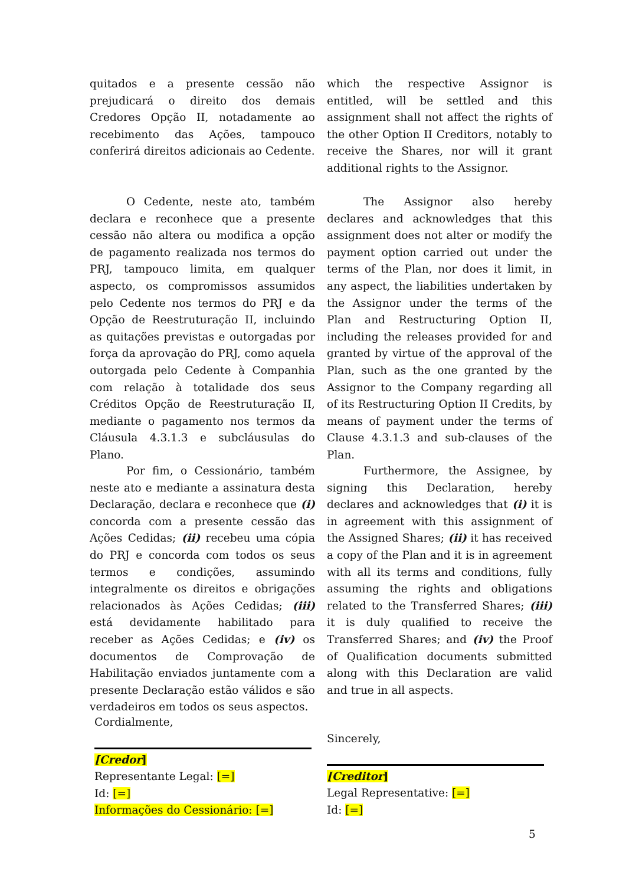quitados e a presente cessão não prejudicará o direito dos demais Credores Opção II, notadamente ao recebimento das Ações, tampouco conferirá direitos adicionais ao Cedente.
which the respective Assignor is entitled, will be settled and this assignment shall not affect the rights of the other Option II Creditors, notably to receive the Shares, nor will it grant additional rights to the Assignor.
O Cedente, neste ato, também declara e reconhece que a presente cessão não altera ou modifica a opção de pagamento realizada nos termos do PRJ, tampouco limita, em qualquer aspecto, os compromissos assumidos pelo Cedente nos termos do PRJ e da Opção de Reestruturação II, incluindo as quitações previstas e outorgadas por força da aprovação do PRJ, como aquela outorgada pelo Cedente à Companhia com relação à totalidade dos seus Créditos Opção de Reestruturação II, mediante o pagamento nos termos da Cláusula 4.3.1.3 e subcláusulas do Plano.
The Assignor also hereby declares and acknowledges that this assignment does not alter or modify the payment option carried out under the terms of the Plan, nor does it limit, in any aspect, the liabilities undertaken by the Assignor under the terms of the Plan and Restructuring Option II, including the releases provided for and granted by virtue of the approval of the Plan, such as the one granted by the Assignor to the Company regarding all of its Restructuring Option II Credits, by means of payment under the terms of Clause 4.3.1.3 and sub-clauses of the Plan.
Por fim, o Cessionário, também neste ato e mediante a assinatura desta Declaração, declara e reconhece que (i) concorda com a presente cessão das Ações Cedidas; (ii) recebeu uma cópia do PRJ e concorda com todos os seus termos e condições, assumindo integralmente os direitos e obrigações relacionados às Ações Cedidas; (iii) está devidamente habilitado para receber as Ações Cedidas; e (iv) os documentos de Comprovação de Habilitação enviados juntamente com a presente Declaração estão válidos e são verdadeiros em todos os seus aspectos.
Furthermore, the Assignee, by signing this Declaration, hereby declares and acknowledges that (i) it is in agreement with this assignment of the Assigned Shares; (ii) it has received a copy of the Plan and it is in agreement with all its terms and conditions, fully assuming the rights and obligations related to the Transferred Shares; (iii) it is duly qualified to receive the Transferred Shares; and (iv) the Proof of Qualification documents submitted along with this Declaration are valid and true in all aspects.
Cordialmente,
[Credor]
Representante Legal: [=]
Id: [=]
Informações do Cessionário: [=]
Sincerely,
[Creditor]
Legal Representative: [=]
Id: [=]
5